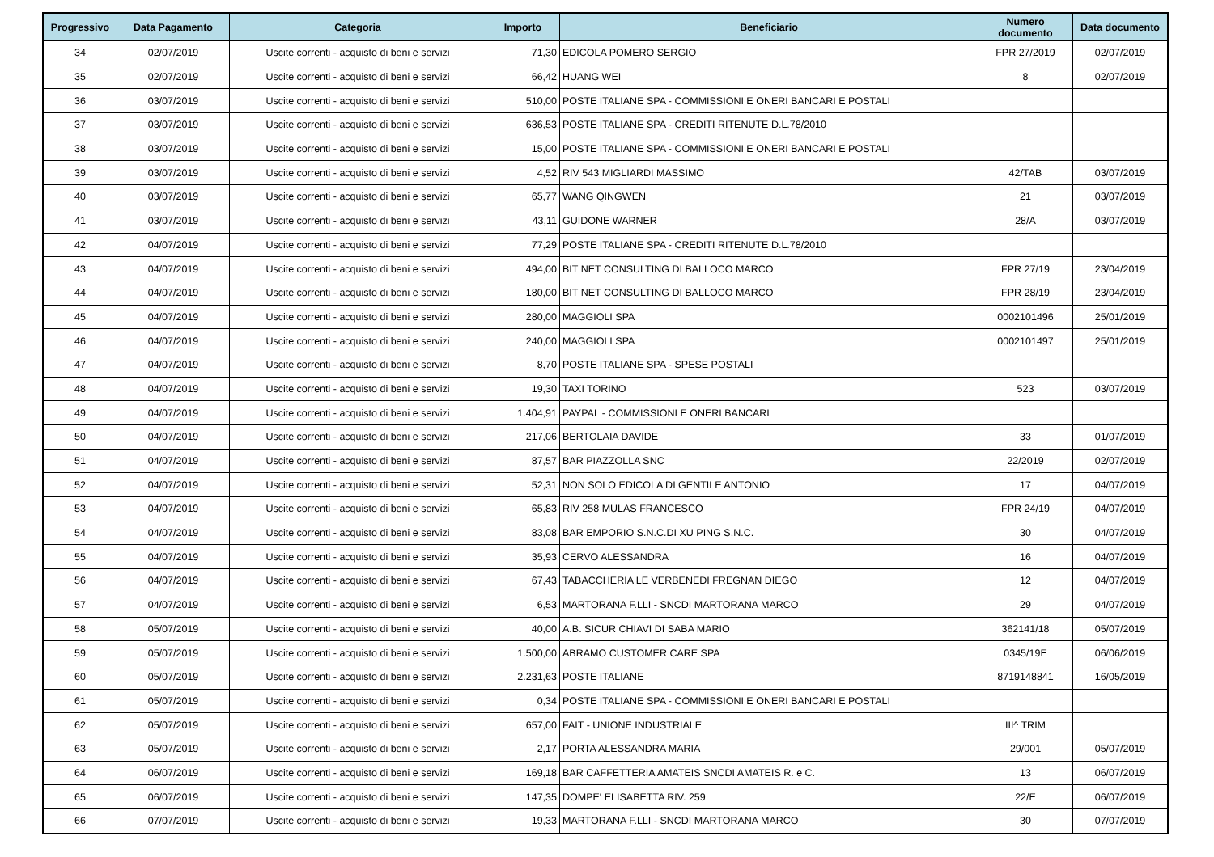| Progressivo | Data Pagamento | Categoria | Importo | Beneficiario | Numero documento | Data documento |
| --- | --- | --- | --- | --- | --- | --- |
| 34 | 02/07/2019 | Uscite correnti - acquisto di beni e servizi | 71,30 | EDICOLA POMERO SERGIO | FPR 27/2019 | 02/07/2019 |
| 35 | 02/07/2019 | Uscite correnti - acquisto di beni e servizi | 66,42 | HUANG WEI | 8 | 02/07/2019 |
| 36 | 03/07/2019 | Uscite correnti - acquisto di beni e servizi | 510,00 | POSTE ITALIANE SPA - COMMISSIONI E ONERI BANCARI E POSTALI | | |
| 37 | 03/07/2019 | Uscite correnti - acquisto di beni e servizi | 636,53 | POSTE ITALIANE SPA - CREDITI RITENUTE D.L.78/2010 | | |
| 38 | 03/07/2019 | Uscite correnti - acquisto di beni e servizi | 15,00 | POSTE ITALIANE SPA - COMMISSIONI E ONERI BANCARI E POSTALI | | |
| 39 | 03/07/2019 | Uscite correnti - acquisto di beni e servizi | 4,52 | RIV 543 MIGLIARDI MASSIMO | 42/TAB | 03/07/2019 |
| 40 | 03/07/2019 | Uscite correnti - acquisto di beni e servizi | 65,77 | WANG QINGWEN | 21 | 03/07/2019 |
| 41 | 03/07/2019 | Uscite correnti - acquisto di beni e servizi | 43,11 | GUIDONE WARNER | 28/A | 03/07/2019 |
| 42 | 04/07/2019 | Uscite correnti - acquisto di beni e servizi | 77,29 | POSTE ITALIANE SPA - CREDITI RITENUTE D.L.78/2010 | | |
| 43 | 04/07/2019 | Uscite correnti - acquisto di beni e servizi | 494,00 | BIT NET CONSULTING DI BALLOCO MARCO | FPR 27/19 | 23/04/2019 |
| 44 | 04/07/2019 | Uscite correnti - acquisto di beni e servizi | 180,00 | BIT NET CONSULTING DI BALLOCO MARCO | FPR 28/19 | 23/04/2019 |
| 45 | 04/07/2019 | Uscite correnti - acquisto di beni e servizi | 280,00 | MAGGIOLI SPA | 0002101496 | 25/01/2019 |
| 46 | 04/07/2019 | Uscite correnti - acquisto di beni e servizi | 240,00 | MAGGIOLI SPA | 0002101497 | 25/01/2019 |
| 47 | 04/07/2019 | Uscite correnti - acquisto di beni e servizi | 8,70 | POSTE ITALIANE SPA - SPESE POSTALI | | |
| 48 | 04/07/2019 | Uscite correnti - acquisto di beni e servizi | 19,30 | TAXI TORINO | 523 | 03/07/2019 |
| 49 | 04/07/2019 | Uscite correnti - acquisto di beni e servizi | 1.404,91 | PAYPAL - COMMISSIONI E ONERI BANCARI | | |
| 50 | 04/07/2019 | Uscite correnti - acquisto di beni e servizi | 217,06 | BERTOLAIA DAVIDE | 33 | 01/07/2019 |
| 51 | 04/07/2019 | Uscite correnti - acquisto di beni e servizi | 87,57 | BAR PIAZZOLLA SNC | 22/2019 | 02/07/2019 |
| 52 | 04/07/2019 | Uscite correnti - acquisto di beni e servizi | 52,31 | NON SOLO EDICOLA DI GENTILE ANTONIO | 17 | 04/07/2019 |
| 53 | 04/07/2019 | Uscite correnti - acquisto di beni e servizi | 65,83 | RIV 258 MULAS FRANCESCO | FPR 24/19 | 04/07/2019 |
| 54 | 04/07/2019 | Uscite correnti - acquisto di beni e servizi | 83,08 | BAR EMPORIO S.N.C.DI XU PING S.N.C. | 30 | 04/07/2019 |
| 55 | 04/07/2019 | Uscite correnti - acquisto di beni e servizi | 35,93 | CERVO ALESSANDRA | 16 | 04/07/2019 |
| 56 | 04/07/2019 | Uscite correnti - acquisto di beni e servizi | 67,43 | TABACCHERIA LE VERBENEDI FREGNAN DIEGO | 12 | 04/07/2019 |
| 57 | 04/07/2019 | Uscite correnti - acquisto di beni e servizi | 6,53 | MARTORANA F.LLI - SNCDI MARTORANA MARCO | 29 | 04/07/2019 |
| 58 | 05/07/2019 | Uscite correnti - acquisto di beni e servizi | 40,00 | A.B. SICUR CHIAVI DI SABA MARIO | 362141/18 | 05/07/2019 |
| 59 | 05/07/2019 | Uscite correnti - acquisto di beni e servizi | 1.500,00 | ABRAMO CUSTOMER CARE SPA | 0345/19E | 06/06/2019 |
| 60 | 05/07/2019 | Uscite correnti - acquisto di beni e servizi | 2.231,63 | POSTE ITALIANE | 8719148841 | 16/05/2019 |
| 61 | 05/07/2019 | Uscite correnti - acquisto di beni e servizi | 0,34 | POSTE ITALIANE SPA - COMMISSIONI E ONERI BANCARI E POSTALI | | |
| 62 | 05/07/2019 | Uscite correnti - acquisto di beni e servizi | 657,00 | FAIT - UNIONE INDUSTRIALE | III^ TRIM | |
| 63 | 05/07/2019 | Uscite correnti - acquisto di beni e servizi | 2,17 | PORTA ALESSANDRA MARIA | 29/001 | 05/07/2019 |
| 64 | 06/07/2019 | Uscite correnti - acquisto di beni e servizi | 169,18 | BAR CAFFETTERIA AMATEIS SNCDI AMATEIS R. e C. | 13 | 06/07/2019 |
| 65 | 06/07/2019 | Uscite correnti - acquisto di beni e servizi | 147,35 | DOMPE' ELISABETTA RIV. 259 | 22/E | 06/07/2019 |
| 66 | 07/07/2019 | Uscite correnti - acquisto di beni e servizi | 19,33 | MARTORANA F.LLI - SNCDI MARTORANA MARCO | 30 | 07/07/2019 |